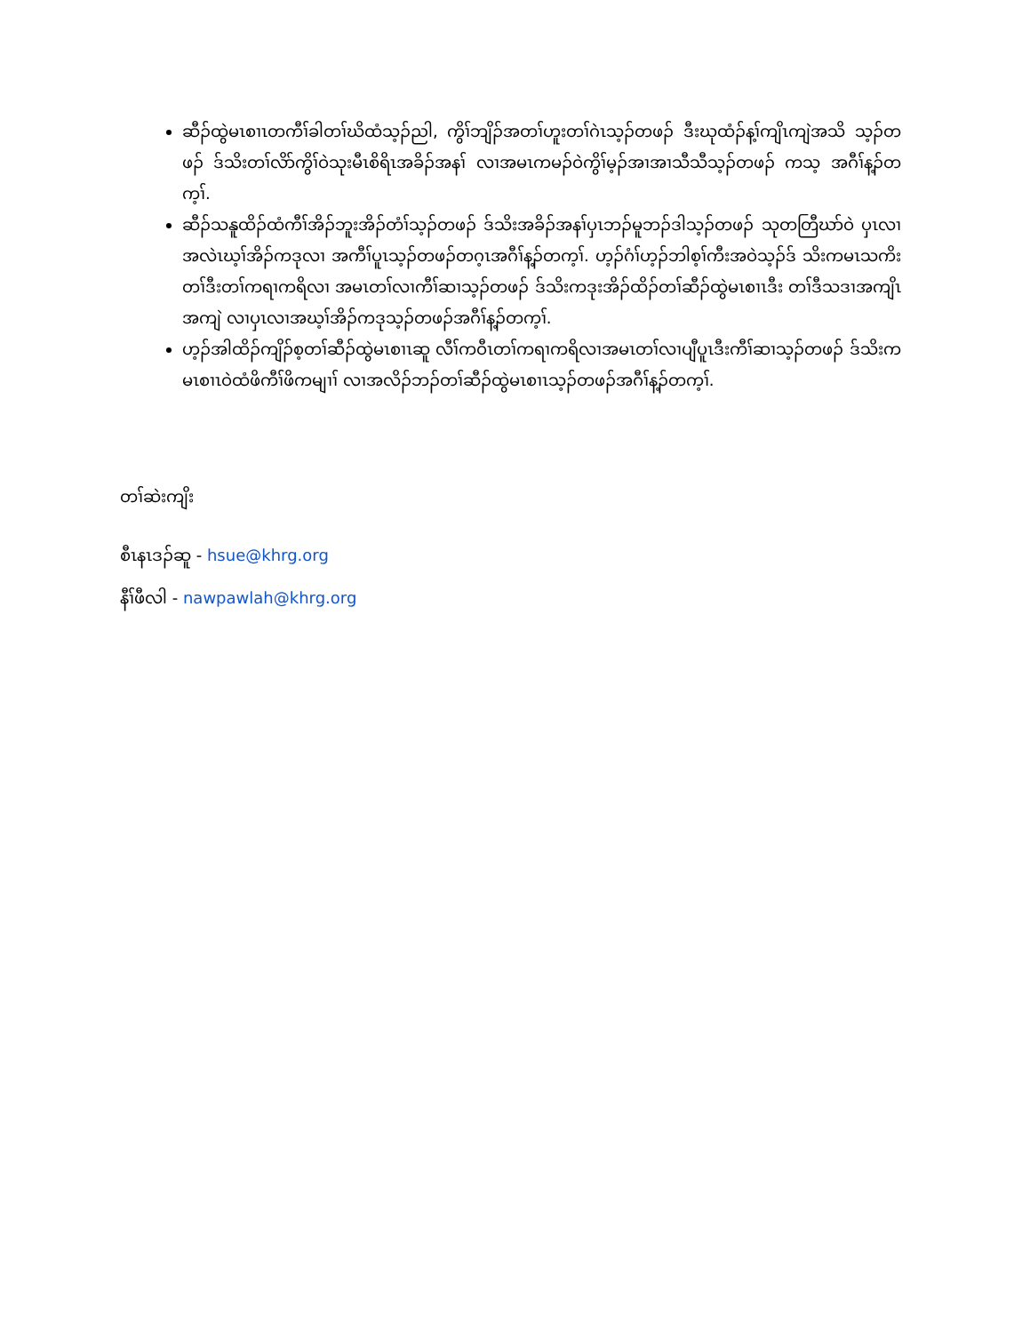ဆီၣ်ထွဲမၤစၢၤတကီၢ်ခါတၢ်ဃိထံသ့ၣ်ညါ, ကွိၢ်ဘျိၣ်အတၢ်ဟူးတၢ်ဂဲၤသ့ၣ်တဖၣ် ဒီးဃုထံၣ်န့ၢ်ကျိၤကျဲအသိ သ့ၣ်တဖၣ် ဒ်သိးတၢ်လိာ်ကွိၢ်ဝဲသုးမီၤစိရိၤအခိၣ်အနၢ် လၢအမၤကမၣ်ဝဲကွိၢ်မ့ၣ်အၢအၢသီသီသ့ၣ်တဖၣ် ကသ့ အဂီၢ်န့ၣ်တက့ၢ်.
ဆီၣ်သနူထိၣ်ထံကီၢ်အိၣ်ဘူးအိၣ်တံၢ်သ့ၣ်တဖၣ် ဒ်သိးအခိၣ်အနၢ်ပှၤဘၣ်မူဘၣ်ဒါသ့ၣ်တဖၣ် သုတတြီဃာ်ဝဲ ပှၤလၢအလဲၤဃ့ၢ်အိၣ်ကဒုလၢ အကီၢ်ပူၤသ့ၣ်တဖၣ်တဂ့ၤအဂီၢ်န့ၣ်တက့ၢ်. ဟ့ၣ်ဂံၢ်ဟ့ၣ်ဘါစ့ၢ်ကီးအဝဲသ့ၣ်ဒ် သိးကမၤသကိးတၢ်ဒီးတၢ်ကရၢကရိလၢ အမၤတၢ်လၢကီၢ်ဆၢသ့ၣ်တဖၣ် ဒ်သိးကဒုးအိၣ်ထိၣ်တၢ်ဆီၣ်ထွဲမၤစၢၤဒီး တၢ်ဒီသဒၢအကျိၤအကျဲ လၢပှၤလၢအဃ့ၢ်အိၣ်ကဒုသ့ၣ်တဖၣ်အဂီၢ်န့ၣ်တက့ၢ်.
ဟ့ၣ်အါထိၣ်ကျိၣ်စ့တၢ်ဆီၣ်ထွဲမၤစၢၤဆူ လီၢ်ကဝီၤတၢ်ကရၢကရိလၢအမၤတၢ်လၢပျီပူၤဒီးကီၢ်ဆၢသ့ၣ်တဖၣ် ဒ်သိးကမၤစၢၤဝဲထံဖိကီၢ်ဖိကမျၢၢ် လၢအလိၣ်ဘၣ်တၢ်ဆီၣ်ထွဲမၤစၢၤသ့ၣ်တဖၣ်အဂီၢ်န့ၣ်တက့ၢ်.
တၢ်ဆဲးကျိး
စီၤနၤဒၣ်ဆူ - hsue@khrg.org
နီၢ်ဖီလါ - nawpawlah@khrg.org